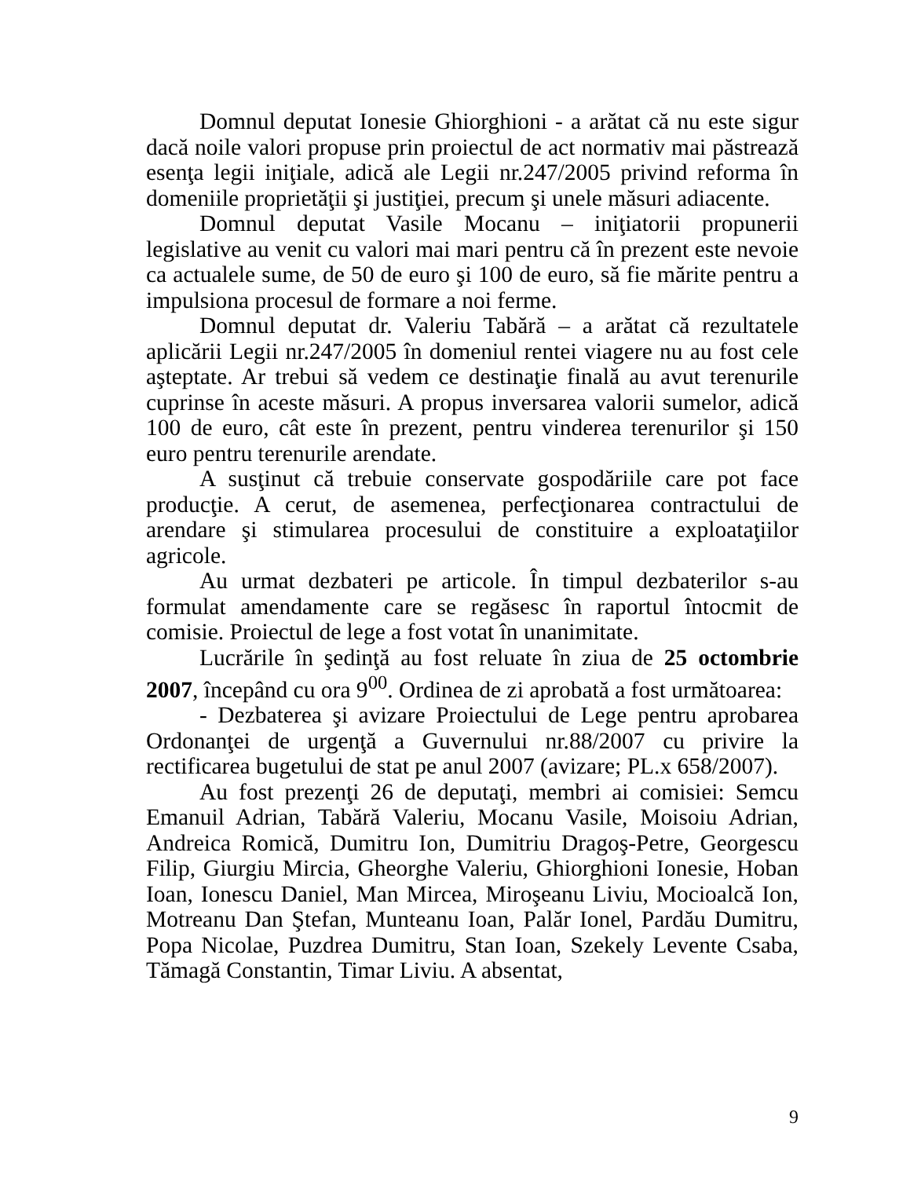Domnul deputat Ionesie Ghiorghioni - a arătat că nu este sigur dacă noile valori propuse prin proiectul de act normativ mai păstrează esenţa legii iniţiale, adică ale Legii nr.247/2005 privind reforma în domeniile proprietăţii şi justiţiei, precum şi unele măsuri adiacente.
Domnul deputat Vasile Mocanu – iniţiatorii propunerii legislative au venit cu valori mai mari pentru că în prezent este nevoie ca actualele sume, de 50 de euro şi 100 de euro, să fie mărite pentru a impulsiona procesul de formare a noi ferme.
Domnul deputat dr. Valeriu Tabără – a arătat că rezultatele aplicării Legii nr.247/2005 în domeniul rentei viagere nu au fost cele aşteptate. Ar trebui să vedem ce destinaţie finală au avut terenurile cuprinse în aceste măsuri. A propus inversarea valorii sumelor, adică 100 de euro, cât este în prezent, pentru vinderea terenurilor şi 150 euro pentru terenurile arendate.
A susţinut că trebuie conservate gospodăriile care pot face producţie. A cerut, de asemenea, perfecţionarea contractului de arendare şi stimularea procesului de constituire a exploataţiilor agricole.
Au urmat dezbateri pe articole. În timpul dezbaterilor s-au formulat amendamente care se regăsesc în raportul întocmit de comisie. Proiectul de lege a fost votat în unanimitate.
Lucrările în şedinţă au fost reluate în ziua de 25 octombrie 2007, începând cu ora 9<sup>00</sup>. Ordinea de zi aprobată a fost următoarea:
- Dezbaterea şi avizare Proiectului de Lege pentru aprobarea Ordonanţei de urgenţă a Guvernului nr.88/2007 cu privire la rectificarea bugetului de stat pe anul 2007 (avizare; PL.x 658/2007).
Au fost prezenţi 26 de deputaţi, membri ai comisiei: Semcu Emanuil Adrian, Tabără Valeriu, Mocanu Vasile, Moisoiu Adrian, Andreica Romică, Dumitru Ion, Dumitriu Dragoş-Petre, Georgescu Filip, Giurgiu Mircia, Gheorghe Valeriu, Ghiorghioni Ionesie, Hoban Ioan, Ionescu Daniel, Man Mircea, Miroşeanu Liviu, Mocioalcă Ion, Motreanu Dan Ştefan, Munteanu Ioan, Palăr Ionel, Pardău Dumitru, Popa Nicolae, Puzdrea Dumitru, Stan Ioan, Szekely Levente Csaba, Tămagă Constantin, Timar Liviu. A absentat,
9